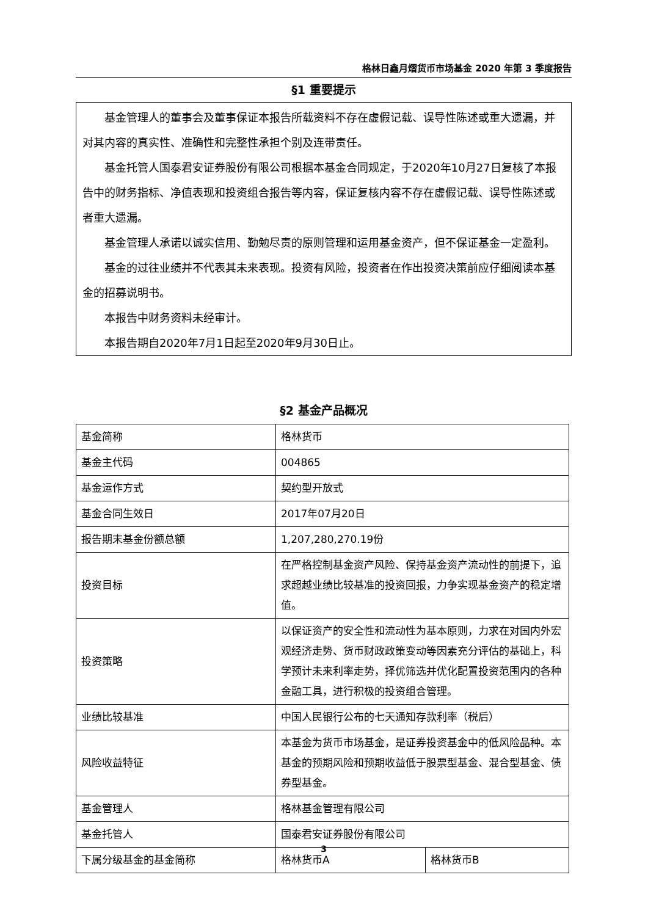格林日鑫月熠货币市场基金 2020 年第 3 季度报告
§1 重要提示
基金管理人的董事会及董事保证本报告所载资料不存在虚假记载、误导性陈述或重大遗漏，并对其内容的真实性、准确性和完整性承担个别及连带责任。
基金托管人国泰君安证券股份有限公司根据本基金合同规定，于2020年10月27日复核了本报告中的财务指标、净值表现和投资组合报告等内容，保证复核内容不存在虚假记载、误导性陈述或者重大遗漏。
基金管理人承诺以诚实信用、勤勉尽责的原则管理和运用基金资产，但不保证基金一定盈利。
基金的过往业绩并不代表其未来表现。投资有风险，投资者在作出投资决策前应仔细阅读本基金的招募说明书。
本报告中财务资料未经审计。
本报告期自2020年7月1日起至2020年9月30日止。
§2 基金产品概况
| 基金简称 | 格林货币 | |
| 基金主代码 | 004865 | |
| 基金运作方式 | 契约型开放式 | |
| 基金合同生效日 | 2017年07月20日 | |
| 报告期末基金份额总额 | 1,207,280,270.19份 | |
| 投资目标 | 在严格控制基金资产风险、保持基金资产流动性的前提下，追求超越业绩比较基准的投资回报，力争实现基金资产的稳定增值。 | |
| 投资策略 | 以保证资产的安全性和流动性为基本原则，力求在对国内外宏观经济走势、货币财政政策变动等因素充分评估的基础上，科学预计未来利率走势，择优筛选并优化配置投资范围内的各种金融工具，进行积极的投资组合管理。 | |
| 业绩比较基准 | 中国人民银行公布的七天通知存款利率（税后） | |
| 风险收益特征 | 本基金为货币市场基金，是证券投资基金中的低风险品种。本基金的预期风险和预期收益低于股票型基金、混合型基金、债券型基金。 | |
| 基金管理人 | 格林基金管理有限公司 | |
| 基金托管人 | 国泰君安证券股份有限公司 | |
| 下属分级基金的基金简称 | 格林货币A | 格林货币B |
3